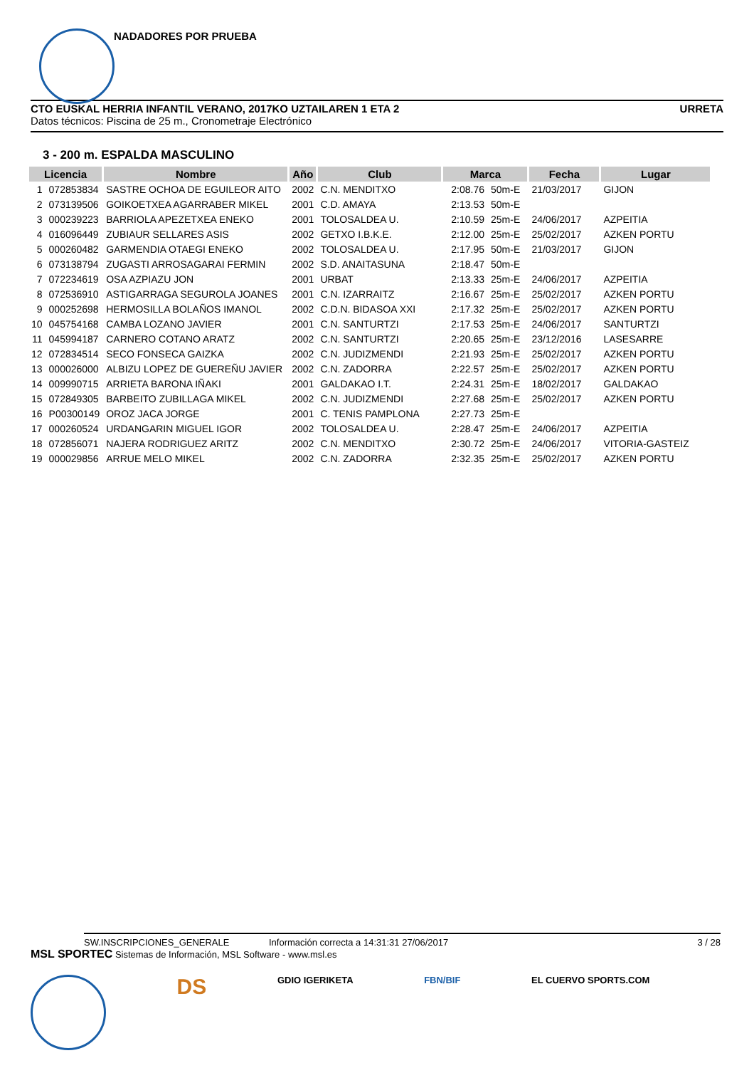NADADORES POR PRUEBA
CTO EUSKAL HERRIA INFANTIL VERANO, 2017KO UZTAILAREN 1 ETA 2 URRETA
Datos técnicos: Piscina de 25 m., Cronometraje Electrónico
3 - 200 m. ESPALDA MASCULINO
| Licencia | | Nombre | Año | Club | Marca | | Fecha | Lugar |
| --- | --- | --- | --- | --- | --- | --- | --- | --- |
| 1 | 072853834 | SASTRE OCHOA DE EGUILEOR AITO | 2002 | C.N. MENDITXO | 2:08.76 | 50m-E | 21/03/2017 | GIJON |
| 2 | 073139506 | GOIKOETXEA AGARRABER MIKEL | 2001 | C.D. AMAYA | 2:13.53 | 50m-E | | |
| 3 | 000239223 | BARRIOLA APEZETXEA ENEKO | 2001 | TOLOSALDEA U. | 2:10.59 | 25m-E | 24/06/2017 | AZPEITIA |
| 4 | 016096449 | ZUBIAUR SELLARES ASIS | 2002 | GETXO I.B.K.E. | 2:12.00 | 25m-E | 25/02/2017 | AZKEN PORTU |
| 5 | 000260482 | GARMENDIA OTAEGI ENEKO | 2002 | TOLOSALDEA U. | 2:17.95 | 50m-E | 21/03/2017 | GIJON |
| 6 | 073138794 | ZUGASTI ARROSAGARAI FERMIN | 2002 | S.D. ANAITASUNA | 2:18.47 | 50m-E | | |
| 7 | 072234619 | OSA AZPIAZU JON | 2001 | URBAT | 2:13.33 | 25m-E | 24/06/2017 | AZPEITIA |
| 8 | 072536910 | ASTIGARRAGA SEGUROLA JOANES | 2001 | C.N. IZARRAITZ | 2:16.67 | 25m-E | 25/02/2017 | AZKEN PORTU |
| 9 | 000252698 | HERMOSILLA BOLAÑOS IMANOL | 2002 | C.D.N. BIDASOA XXI | 2:17.32 | 25m-E | 25/02/2017 | AZKEN PORTU |
| 10 | 045754168 | CAMBA LOZANO JAVIER | 2001 | C.N. SANTURTZI | 2:17.53 | 25m-E | 24/06/2017 | SANTURTZI |
| 11 | 045994187 | CARNERO COTANO ARATZ | 2002 | C.N. SANTURTZI | 2:20.65 | 25m-E | 23/12/2016 | LASESARRE |
| 12 | 072834514 | SECO FONSECA GAIZKA | 2002 | C.N. JUDIZMENDI | 2:21.93 | 25m-E | 25/02/2017 | AZKEN PORTU |
| 13 | 000026000 | ALBIZU LOPEZ DE GUEREÑU JAVIER | 2002 | C.N. ZADORRA | 2:22.57 | 25m-E | 25/02/2017 | AZKEN PORTU |
| 14 | 009990715 | ARRIETA BARONA IÑAKI | 2001 | GALDAKAO I.T. | 2:24.31 | 25m-E | 18/02/2017 | GALDAKAO |
| 15 | 072849305 | BARBEITO ZUBILLAGA MIKEL | 2002 | C.N. JUDIZMENDI | 2:27.68 | 25m-E | 25/02/2017 | AZKEN PORTU |
| 16 | P00300149 | OROZ JACA JORGE | 2001 | C. TENIS PAMPLONA | 2:27.73 | 25m-E | | |
| 17 | 000260524 | URDANGARIN MIGUEL IGOR | 2002 | TOLOSALDEA U. | 2:28.47 | 25m-E | 24/06/2017 | AZPEITIA |
| 18 | 072856071 | NAJERA RODRIGUEZ ARITZ | 2002 | C.N. MENDITXO | 2:30.72 | 25m-E | 24/06/2017 | VITORIA-GASTEIZ |
| 19 | 000029856 | ARRUE MELO MIKEL | 2002 | C.N. ZADORRA | 2:32.35 | 25m-E | 25/02/2017 | AZKEN PORTU |
SW.INSCRIPCIONES_GENERALE Información correcta a 14:31:31 27/06/2017 3 / 28
MSL SPORTEC Sistemas de Información, MSL Software - www.msl.es
DS GDIO IGERIKETA FBN/BIF EL CUERVO SPORTS.COM